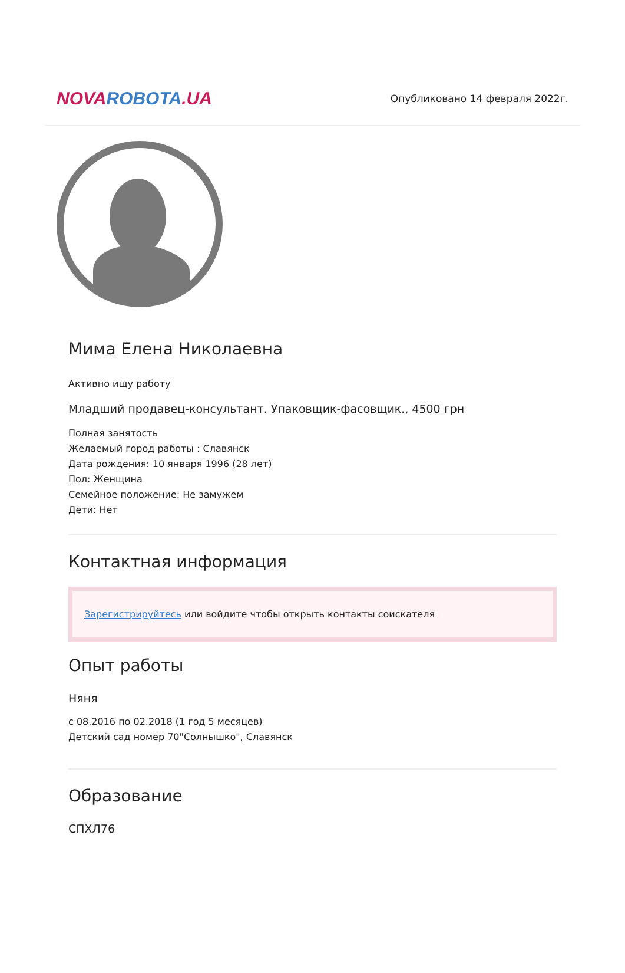NOVA ROBOTA.UA
Опубликовано 14 февраля 2022г.
Мима Елена Николаевна
Активно ищу работу
Младший продавец-консультант. Упаковщик-фасовщик., 4500 грн
Полная занятость
Желаемый город работы : Славянск
Дата рождения: 10 января 1996 (28 лет)
Пол: Женщина
Семейное положение: Не замужем
Дети: Нет
Контактная информация
Зарегистрируйтесь или войдите чтобы открыть контакты соискателя
Опыт работы
Няня
с 08.2016 по 02.2018 (1 год 5 месяцев)
Детский сад номер 70"Солнышко", Славянск
Образование
СПХЛ76